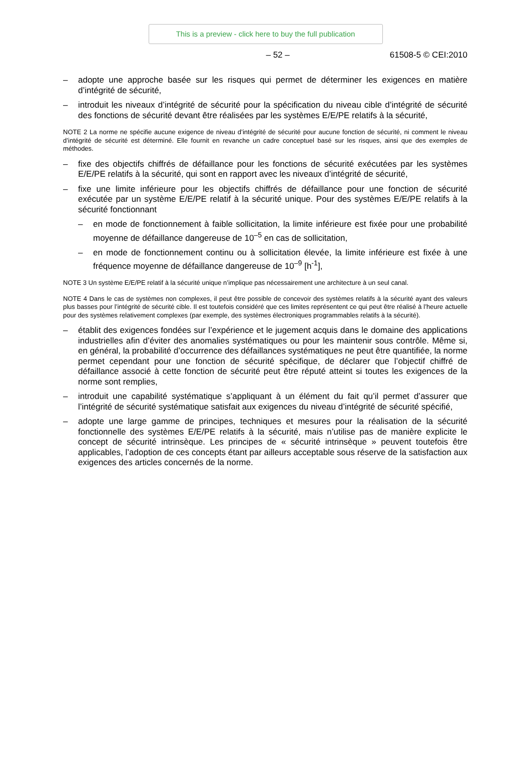This is a preview - click here to buy the full publication
– 52 – 61508-5 © CEI:2010
– adopte une approche basée sur les risques qui permet de déterminer les exigences en matière d’intégrité de sécurité,
– introduit les niveaux d’intégrité de sécurité pour la spécification du niveau cible d’intégrité de sécurité des fonctions de sécurité devant être réalisées par les systèmes E/E/PE relatifs à la sécurité,
NOTE 2 La norme ne spécifie aucune exigence de niveau d’intégrité de sécurité pour aucune fonction de sécurité, ni comment le niveau d’intégrité de sécurité est déterminé. Elle fournit en revanche un cadre conceptuel basé sur les risques, ainsi que des exemples de méthodes.
– fixe des objectifs chiffrés de défaillance pour les fonctions de sécurité exécutées par les systèmes E/E/PE relatifs à la sécurité, qui sont en rapport avec les niveaux d’intégrité de sécurité,
– fixe une limite inférieure pour les objectifs chiffrés de défaillance pour une fonction de sécurité exécutée par un système E/E/PE relatif à la sécurité unique. Pour des systèmes E/E/PE relatifs à la sécurité fonctionnant
– en mode de fonctionnement à faible sollicitation, la limite inférieure est fixée pour une probabilité moyenne de défaillance dangereuse de 10<sup>–5</sup> en cas de sollicitation,
– en mode de fonctionnement continu ou à sollicitation élevée, la limite inférieure est fixée à une fréquence moyenne de défaillance dangereuse de 10<sup>–9</sup> [h<sup>-1</sup>],
NOTE 3 Un système E/E/PE relatif à la sécurité unique n’implique pas nécessairement une architecture à un seul canal.
NOTE 4 Dans le cas de systèmes non complexes, il peut être possible de concevoir des systèmes relatifs à la sécurité ayant des valeurs plus basses pour l’intégrité de sécurité cible. Il est toutefois considéré que ces limites représentent ce qui peut être réalisé à l’heure actuelle pour des systèmes relativement complexes (par exemple, des systèmes électroniques programmables relatifs à la sécurité).
– établit des exigences fondées sur l’expérience et le jugement acquis dans le domaine des applications industrielles afin d’éviter des anomalies systématiques ou pour les maintenir sous contrôle. Même si, en général, la probabilité d’occurrence des défaillances systématiques ne peut être quantifiée, la norme permet cependant pour une fonction de sécurité spécifique, de déclarer que l’objectif chiffré de défaillance associé à cette fonction de sécurité peut être réputé atteint si toutes les exigences de la norme sont remplies,
– introduit une capabilité systématique s’appliquant à un élément du fait qu’il permet d’assurer que l’intégrité de sécurité systématique satisfait aux exigences du niveau d’intégrité de sécurité spécifié,
– adopte une large gamme de principes, techniques et mesures pour la réalisation de la sécurité fonctionnelle des systèmes E/E/PE relatifs à la sécurité, mais n’utilise pas de manière explicite le concept de sécurité intrinsèque. Les principes de « sécurité intrinsèque » peuvent toutefois être applicables, l’adoption de ces concepts étant par ailleurs acceptable sous réserve de la satisfaction aux exigences des articles concernés de la norme.